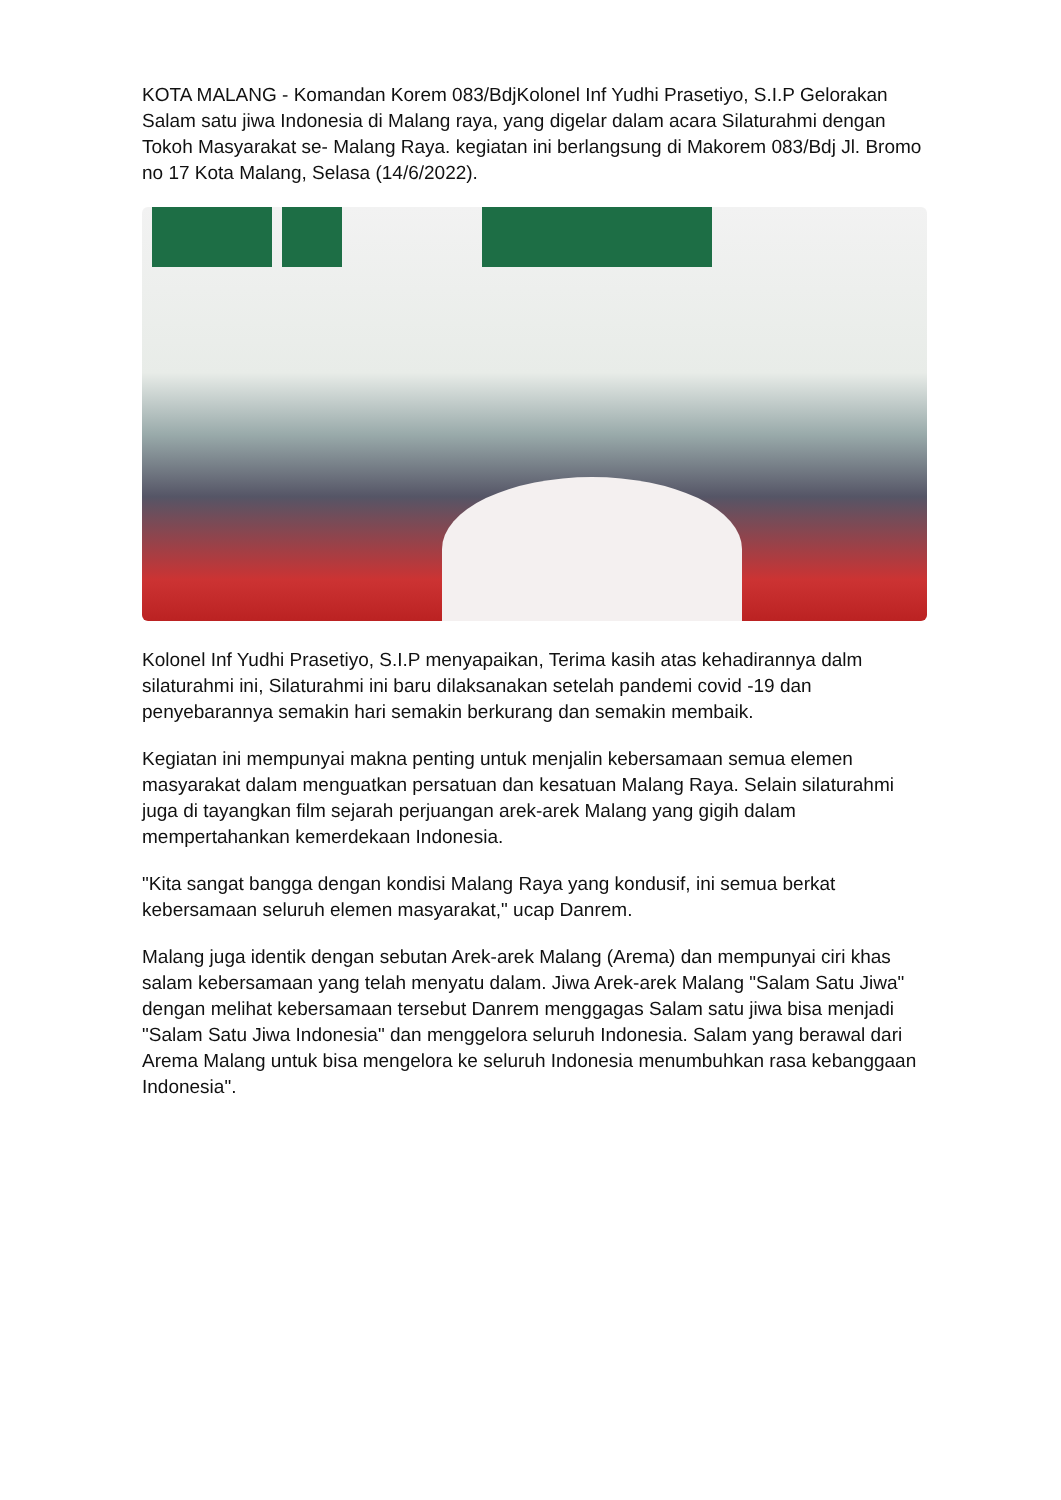KOTA MALANG - Komandan Korem 083/BdjKolonel Inf Yudhi Prasetiyo, S.I.P Gelorakan Salam satu jiwa Indonesia di Malang raya, yang digelar dalam acara Silaturahmi dengan Tokoh Masyarakat se- Malang Raya. kegiatan ini berlangsung di Makorem 083/Bdj Jl. Bromo no 17 Kota Malang, Selasa (14/6/2022).
Kolonel Inf Yudhi Prasetiyo, S.I.P menyapaikan, Terima kasih atas kehadirannya dalm silaturahmi ini, Silaturahmi ini baru dilaksanakan setelah pandemi covid -19 dan penyebarannya semakin hari semakin berkurang dan semakin membaik.
Kegiatan ini mempunyai makna penting untuk menjalin kebersamaan semua elemen masyarakat dalam menguatkan persatuan dan kesatuan Malang Raya. Selain silaturahmi juga di tayangkan film sejarah perjuangan arek-arek Malang yang gigih dalam mempertahankan kemerdekaan Indonesia.
"Kita sangat bangga dengan kondisi Malang Raya yang kondusif, ini semua berkat kebersamaan seluruh elemen masyarakat," ucap Danrem.
Malang juga identik dengan sebutan Arek-arek Malang (Arema) dan mempunyai ciri khas salam kebersamaan yang telah menyatu dalam. Jiwa Arek-arek Malang "Salam Satu Jiwa" dengan melihat kebersamaan tersebut Danrem menggagas Salam satu jiwa bisa menjadi "Salam Satu Jiwa Indonesia" dan menggelora seluruh Indonesia. Salam yang berawal dari Arema Malang untuk bisa mengelora ke seluruh Indonesia menumbuhkan rasa kebanggaan Indonesia".